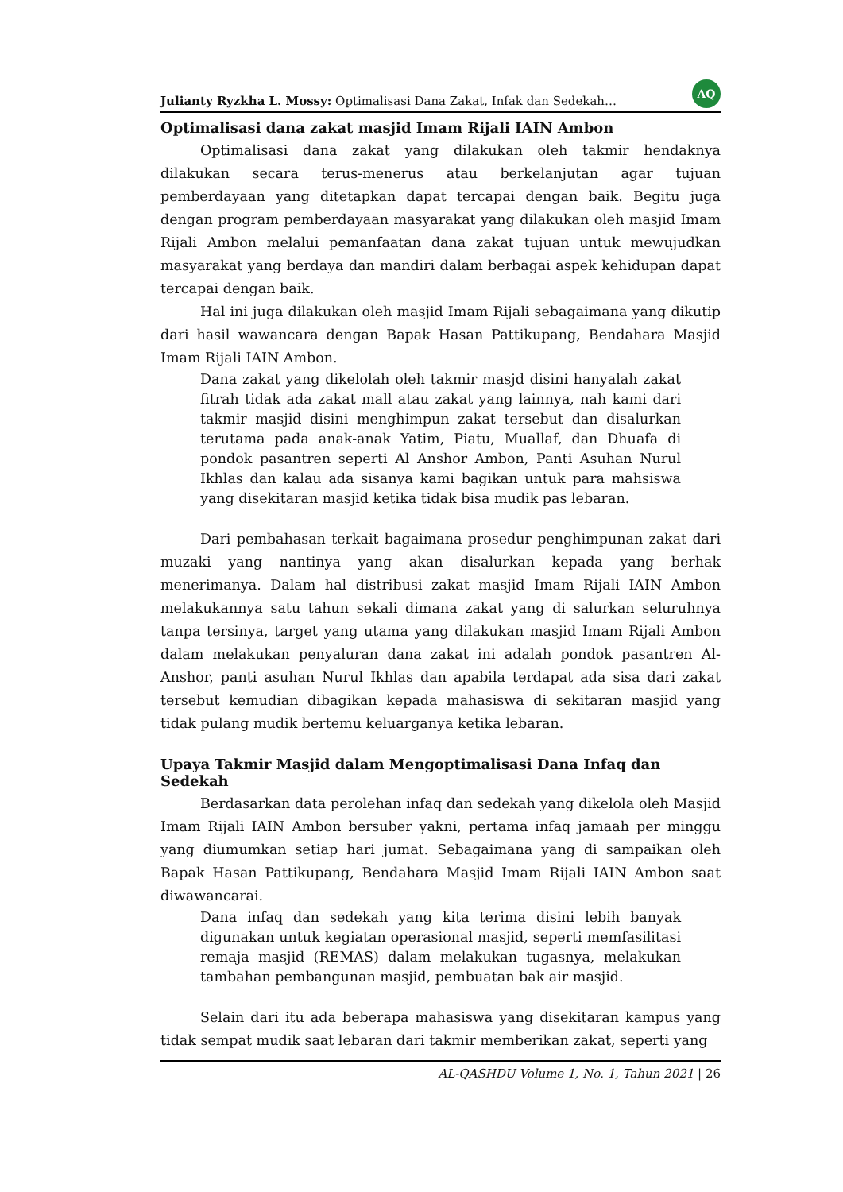Julianty Ryzkha L. Mossy: Optimalisasi Dana Zakat, Infak dan Sedekah… AQ
Optimalisasi dana zakat masjid Imam Rijali IAIN Ambon
Optimalisasi dana zakat yang dilakukan oleh takmir hendaknya dilakukan secara terus-menerus atau berkelanjutan agar tujuan pemberdayaan yang ditetapkan dapat tercapai dengan baik. Begitu juga dengan program pemberdayaan masyarakat yang dilakukan oleh masjid Imam Rijali Ambon melalui pemanfaatan dana zakat tujuan untuk mewujudkan masyarakat yang berdaya dan mandiri dalam berbagai aspek kehidupan dapat tercapai dengan baik.
Hal ini juga dilakukan oleh masjid Imam Rijali sebagaimana yang dikutip dari hasil wawancara dengan Bapak Hasan Pattikupang, Bendahara Masjid Imam Rijali IAIN Ambon.
Dana zakat yang dikelolah oleh takmir masjd disini hanyalah zakat fitrah tidak ada zakat mall atau zakat yang lainnya, nah kami dari takmir masjid disini menghimpun zakat tersebut dan disalurkan terutama pada anak-anak Yatim, Piatu, Muallaf, dan Dhuafa di pondok pasantren seperti Al Anshor Ambon, Panti Asuhan Nurul Ikhlas dan kalau ada sisanya kami bagikan untuk para mahsiswa yang disekitaran masjid ketika tidak bisa mudik pas lebaran.
Dari pembahasan terkait bagaimana prosedur penghimpunan zakat dari muzaki yang nantinya yang akan disalurkan kepada yang berhak menerimanya. Dalam hal distribusi zakat masjid Imam Rijali IAIN Ambon melakukannya satu tahun sekali dimana zakat yang di salurkan seluruhnya tanpa tersinya, target yang utama yang dilakukan masjid Imam Rijali Ambon dalam melakukan penyaluran dana zakat ini adalah pondok pasantren Al-Anshor, panti asuhan Nurul Ikhlas dan apabila terdapat ada sisa dari zakat tersebut kemudian dibagikan kepada mahasiswa di sekitaran masjid yang tidak pulang mudik bertemu keluarganya ketika lebaran.
Upaya Takmir Masjid dalam Mengoptimalisasi Dana Infaq dan Sedekah
Berdasarkan data perolehan infaq dan sedekah yang dikelola oleh Masjid Imam Rijali IAIN Ambon bersuber yakni, pertama infaq jamaah per minggu yang diumumkan setiap hari jumat. Sebagaimana yang di sampaikan oleh Bapak Hasan Pattikupang, Bendahara Masjid Imam Rijali IAIN Ambon saat diwawancarai.
Dana infaq dan sedekah yang kita terima disini lebih banyak digunakan untuk kegiatan operasional masjid, seperti memfasilitasi remaja masjid (REMAS) dalam melakukan tugasnya, melakukan tambahan pembangunan masjid, pembuatan bak air masjid.
Selain dari itu ada beberapa mahasiswa yang disekitaran kampus yang tidak sempat mudik saat lebaran dari takmir memberikan zakat, seperti yang
AL-QASHDU Volume 1, No. 1, Tahun 2021 | 26